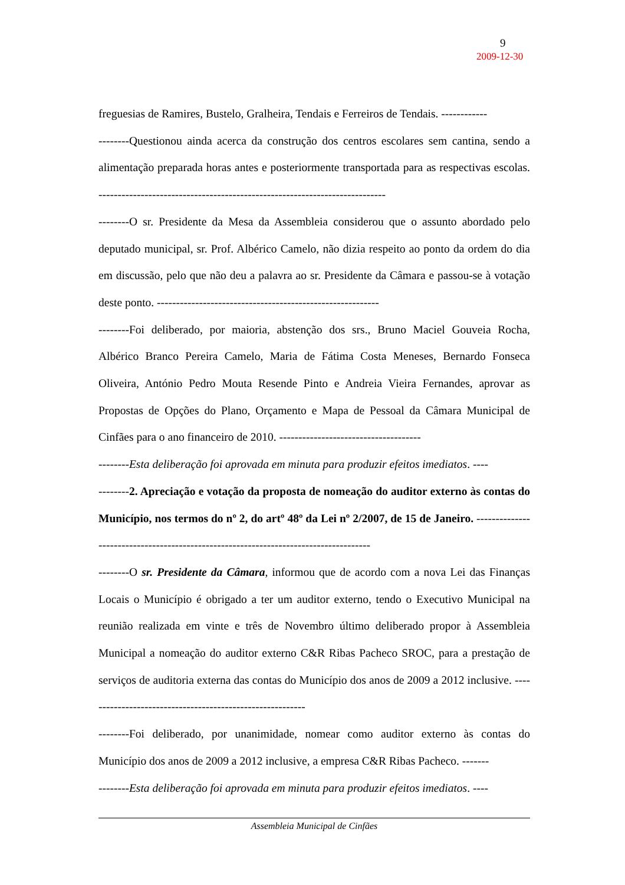9
2009-12-30
freguesias de Ramires, Bustelo, Gralheira, Tendais e Ferreiros de Tendais. ------------
--------Questionou ainda acerca da construção dos centros escolares sem cantina, sendo a alimentação preparada horas antes e posteriormente transportada para as respectivas escolas. ---------------------------------------------------------------------------
--------O sr. Presidente da Mesa da Assembleia considerou que o assunto abordado pelo deputado municipal, sr. Prof. Albérico Camelo, não dizia respeito ao ponto da ordem do dia em discussão, pelo que não deu a palavra ao sr. Presidente da Câmara e passou-se à votação deste ponto. ----------------------------------------------------------
--------Foi deliberado, por maioria, abstenção dos srs., Bruno Maciel Gouveia Rocha, Albérico Branco Pereira Camelo, Maria de Fátima Costa Meneses, Bernardo Fonseca Oliveira, António Pedro Mouta Resende Pinto e Andreia Vieira Fernandes, aprovar as Propostas de Opções do Plano, Orçamento e Mapa de Pessoal da Câmara Municipal de Cinfães para o ano financeiro de 2010. -------------------------------------
--------Esta deliberação foi aprovada em minuta para produzir efeitos imediatos. ----
--------2. Apreciação e votação da proposta de nomeação do auditor externo às contas do Município, nos termos do nº 2, do artº 48º da Lei nº 2/2007, de 15 de Janeiro. -------------------------------------------------------------------------------------
--------O sr. Presidente da Câmara, informou que de acordo com a nova Lei das Finanças Locais o Município é obrigado a ter um auditor externo, tendo o Executivo Municipal na reunião realizada em vinte e três de Novembro último deliberado propor à Assembleia Municipal a nomeação do auditor externo C&R Ribas Pacheco SROC, para a prestação de serviços de auditoria externa das contas do Município dos anos de 2009 a 2012 inclusive. ----------------------------------------------------------
--------Foi deliberado, por unanimidade, nomear como auditor externo às contas do Município dos anos de 2009 a 2012 inclusive, a empresa C&R Ribas Pacheco. -------
--------Esta deliberação foi aprovada em minuta para produzir efeitos imediatos. ----
Assembleia Municipal de Cinfães